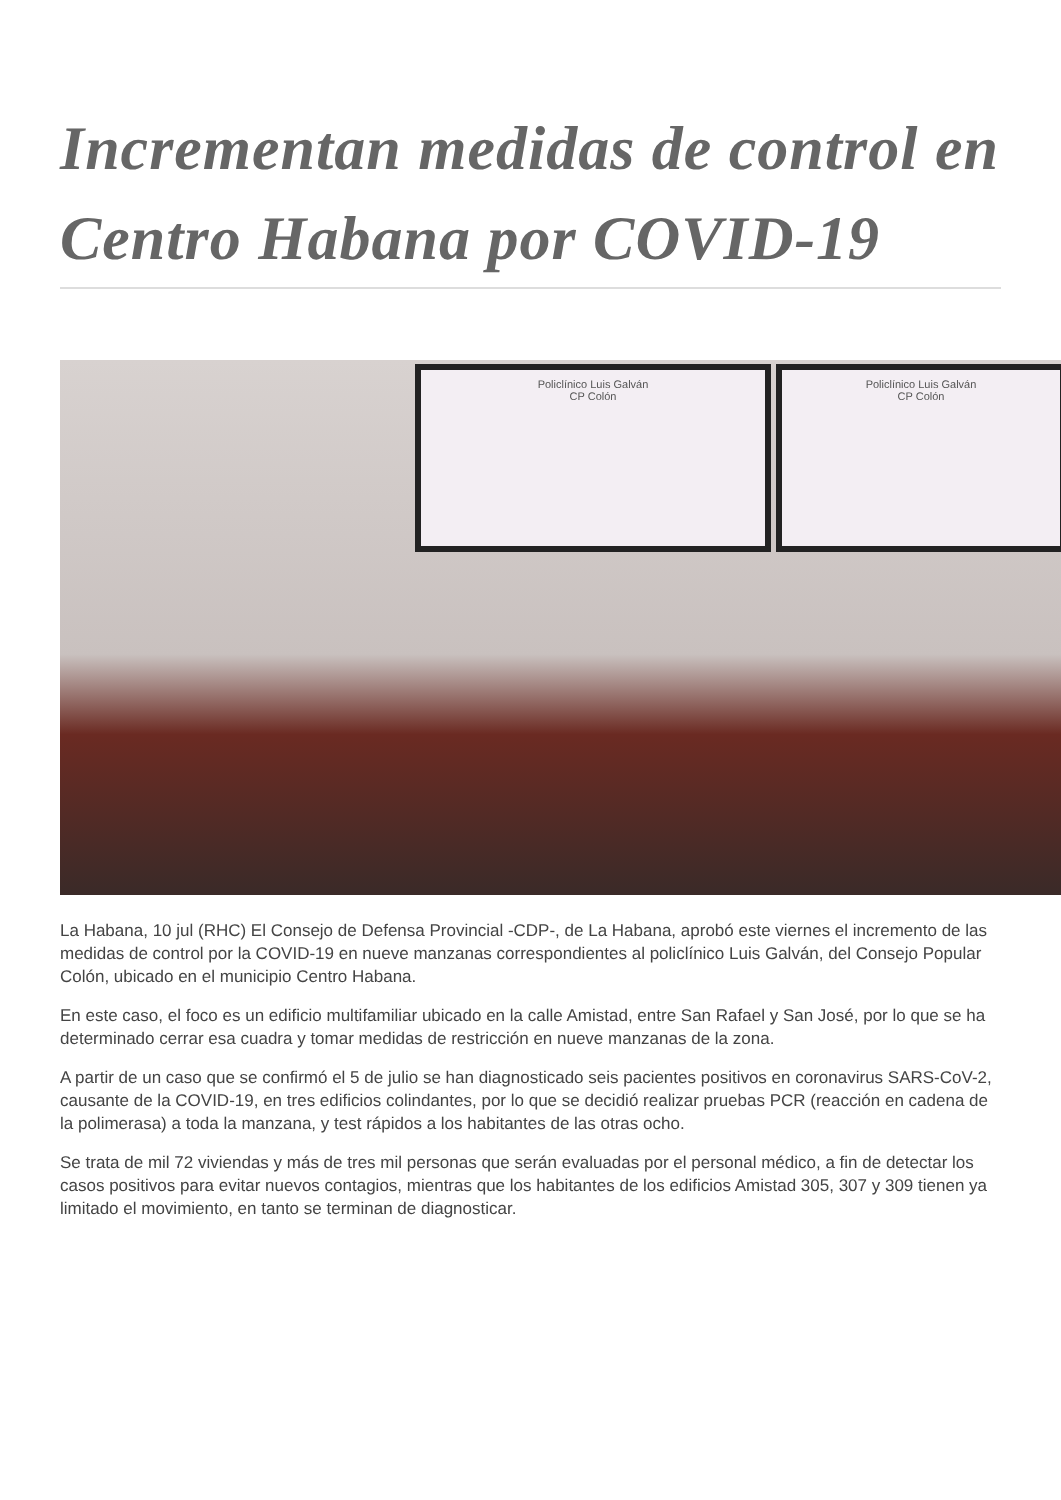Incrementan medidas de control en Centro Habana por COVID-19
Policlínico Luis Galván
CP Colón
Policlínico Luis Galván
CP Colón
La Habana, 10 jul (RHC) El Consejo de Defensa Provincial -CDP-, de La Habana, aprobó este viernes el incremento de las medidas de control por la COVID-19 en nueve manzanas correspondientes al policlínico Luis Galván, del Consejo Popular Colón, ubicado en el municipio Centro Habana.
En este caso, el foco es un edificio multifamiliar ubicado en la calle Amistad, entre San Rafael y San José, por lo que se ha determinado cerrar esa cuadra y tomar medidas de restricción en nueve manzanas de la zona.
A partir de un caso que se confirmó el 5 de julio se han diagnosticado seis pacientes positivos en coronavirus SARS-CoV-2, causante de la COVID-19, en tres edificios colindantes, por lo que se decidió realizar pruebas PCR (reacción en cadena de la polimerasa) a toda la manzana, y test rápidos a los habitantes de las otras ocho.
Se trata de mil 72 viviendas y más de tres mil personas que serán evaluadas por el personal médico, a fin de detectar los casos positivos para evitar nuevos contagios, mientras que los habitantes de los edificios Amistad 305, 307 y 309 tienen ya limitado el movimiento, en tanto se terminan de diagnosticar.